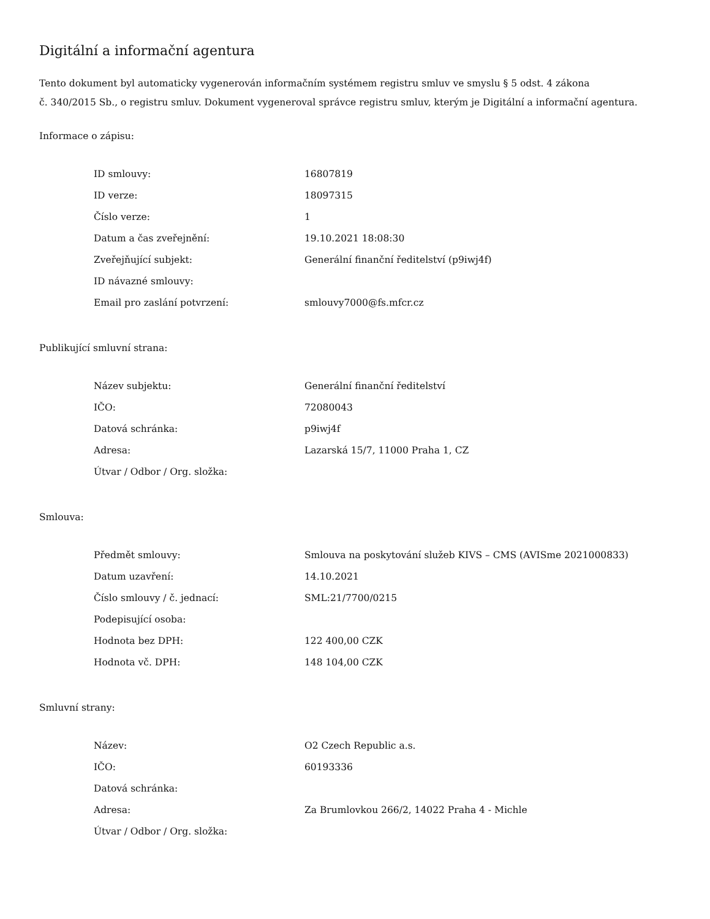Digitální a informační agentura
Tento dokument byl automaticky vygenerován informačním systémem registru smluv ve smyslu § 5 odst. 4 zákona
č. 340/2015 Sb., o registru smluv. Dokument vygeneroval správce registru smluv, kterým je Digitální a informační agentura.
Informace o zápisu:
| ID smlouvy: | 16807819 |
| ID verze: | 18097315 |
| Číslo verze: | 1 |
| Datum a čas zveřejnění: | 19.10.2021 18:08:30 |
| Zveřejňující subjekt: | Generální finanční ředitelství (p9iwj4f) |
| ID návazné smlouvy: | |
| Email pro zaslání potvrzení: | smlouvy7000@fs.mfcr.cz |
Publikující smluvní strana:
| Název subjektu: | Generální finanční ředitelství |
| IČO: | 72080043 |
| Datová schránka: | p9iwj4f |
| Adresa: | Lazarská 15/7, 11000 Praha 1, CZ |
| Útvar / Odbor / Org. složka: | |
Smlouva:
| Předmět smlouvy: | Smlouva na poskytování služeb KIVS – CMS (AVISme 2021000833) |
| Datum uzavření: | 14.10.2021 |
| Číslo smlouvy / č. jednací: | SML:21/7700/0215 |
| Podepisující osoba: | |
| Hodnota bez DPH: | 122 400,00 CZK |
| Hodnota vč. DPH: | 148 104,00 CZK |
Smluvní strany:
| Název: | O2 Czech Republic a.s. |
| IČO: | 60193336 |
| Datová schránka: | |
| Adresa: | Za Brumlovkou 266/2, 14022 Praha 4 - Michle |
| Útvar / Odbor / Org. složka: | |